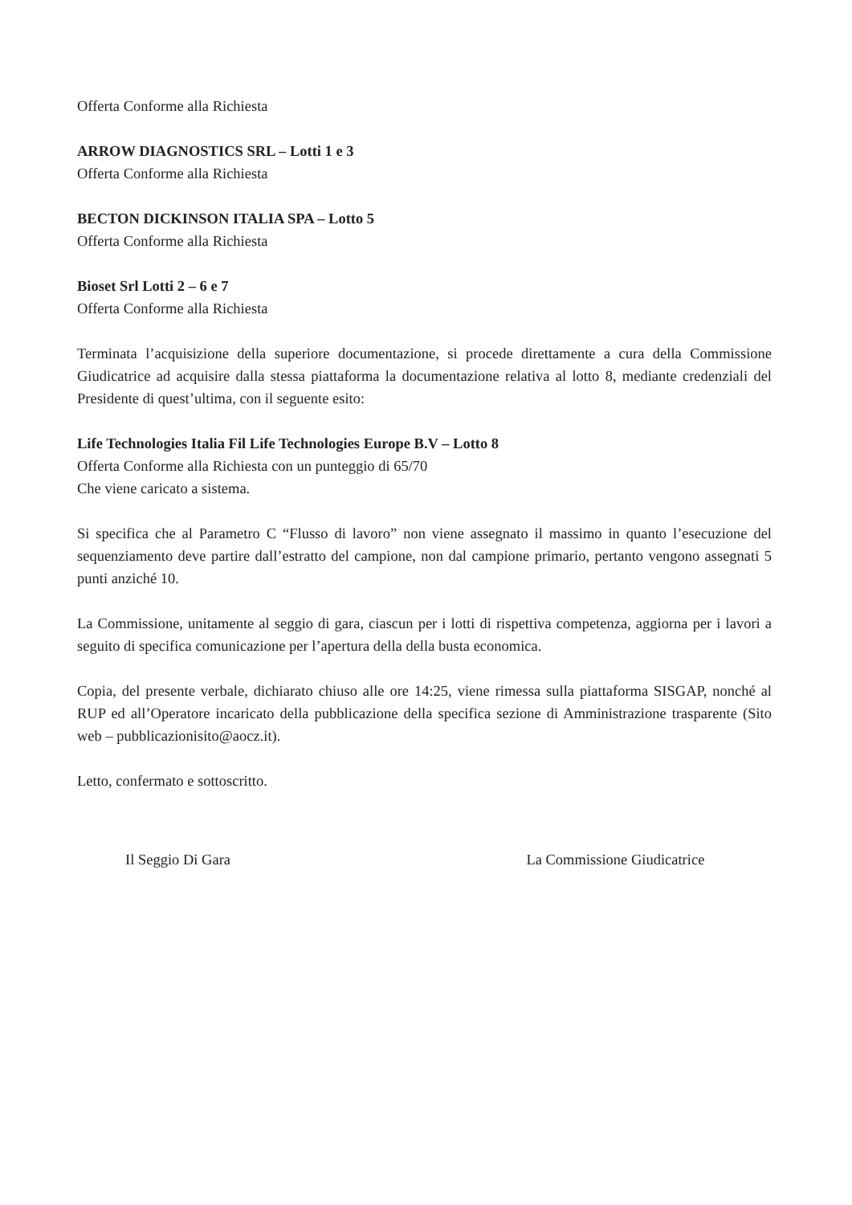Offerta Conforme alla Richiesta
ARROW DIAGNOSTICS SRL – Lotti 1 e 3
Offerta Conforme alla Richiesta
BECTON DICKINSON ITALIA SPA – Lotto 5
Offerta Conforme alla Richiesta
Bioset Srl Lotti 2 – 6 e 7
Offerta Conforme alla Richiesta
Terminata l’acquisizione della superiore documentazione, si procede direttamente a cura della Commissione Giudicatrice ad acquisire dalla stessa piattaforma la documentazione relativa al lotto 8, mediante credenziali del Presidente di quest’ultima, con il seguente esito:
Life Technologies Italia Fil Life Technologies Europe B.V – Lotto 8
Offerta Conforme alla Richiesta con un punteggio di 65/70
Che viene caricato a sistema.
Si specifica che al Parametro C “Flusso di lavoro” non viene assegnato il massimo in quanto l’esecuzione del sequenziamento deve partire dall’estratto del campione, non dal campione primario, pertanto vengono assegnati 5 punti anziché 10.
La Commissione, unitamente al seggio di gara, ciascun per i lotti di rispettiva competenza, aggiorna per i lavori a seguito di specifica comunicazione per l’apertura della della busta economica.
Copia, del presente verbale, dichiarato chiuso alle ore 14:25, viene rimessa sulla piattaforma SISGAP, nonché al RUP ed all’Operatore incaricato della pubblicazione della specifica sezione di Amministrazione trasparente (Sito web – pubblicazionisito@aocz.it).
Letto, confermato e sottoscritto.
Il Seggio Di Gara La Commissione Giudicatrice